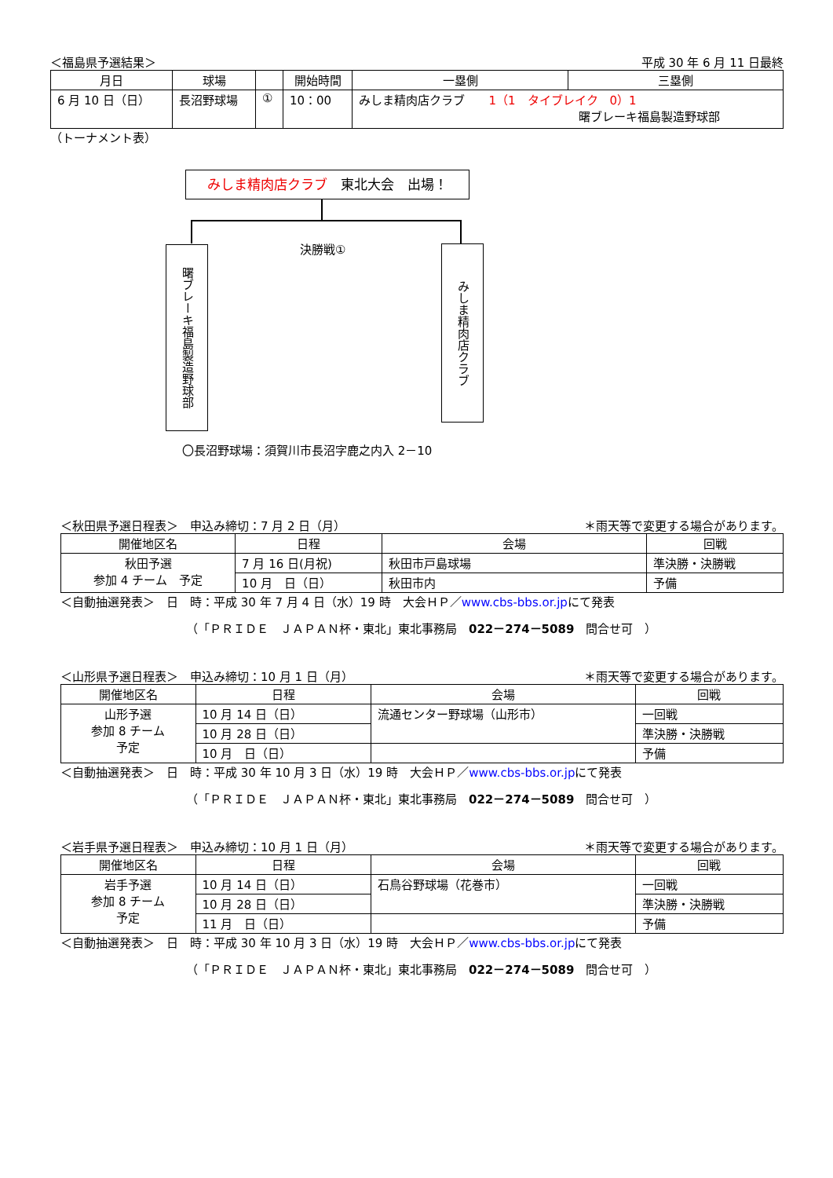＜福島県予選結果＞ 平成 30 年 6 月 11 日最終
| 月日 | 球場 | | 開始時間 | 一塁側 | 三塁側 |
| --- | --- | --- | --- | --- | --- |
| 6 月 10 日（日） | 長沼野球場 | ① | 10：00 | みしま精肉店クラブ 1（1 タイブレイク 0）1 曙ブレーキ福島製造野球部 | |
（トーナメント表）
みしま精肉店クラブ　東北大会　出場！
決勝戦①
曙ブレーキ福島製造野球部
みしま精肉店クラブ
〇長沼野球場：須賀川市長沼字鹿之内入 2－10
＜秋田県予選日程表＞　申込み締切：7 月 2 日（月） ＊雨天等で変更する場合があります。
| 開催地区名 | 日程 | 会場 | 回戦 |
| --- | --- | --- | --- |
| 秋田予選 参加 4 チーム 予定 | 7 月 16 日(月祝) | 秋田市戸島球場 | 準決勝・決勝戦 |
| | 10 月 日（日） | 秋田市内 | 予備 |
＜自動抽選発表＞　日　時：平成 30 年 7 月 4 日（水）19 時　大会ＨＰ／www.cbs-bbs.or.jpにて発表
（「ＰＲＩＤＥ　ＪＡＰＡＮ杯・東北」東北事務局　022－274－5089　問合せ可　）
＜山形県予選日程表＞　申込み締切：10 月 1 日（月） ＊雨天等で変更する場合があります。
| 開催地区名 | 日程 | 会場 | 回戦 |
| --- | --- | --- | --- |
| 山形予選 参加 8 チーム 予定 | 10 月 14 日（日） | 流通センター野球場（山形市） | 一回戦 |
| | 10 月 28 日（日） | | 準決勝・決勝戦 |
| | 10 月 日（日） | | 予備 |
＜自動抽選発表＞　日　時：平成 30 年 10 月 3 日（水）19 時　大会ＨＰ／www.cbs-bbs.or.jpにて発表
（「ＰＲＩＤＥ　ＪＡＰＡＮ杯・東北」東北事務局　022－274－5089　問合せ可　）
＜岩手県予選日程表＞　申込み締切：10 月 1 日（月） ＊雨天等で変更する場合があります。
| 開催地区名 | 日程 | 会場 | 回戦 |
| --- | --- | --- | --- |
| 岩手予選 参加 8 チーム 予定 | 10 月 14 日（日） | 石鳥谷野球場（花巻市） | 一回戦 |
| | 10 月 28 日（日） | | 準決勝・決勝戦 |
| | 11 月 日（日） | | 予備 |
＜自動抽選発表＞　日　時：平成 30 年 10 月 3 日（水）19 時　大会ＨＰ／www.cbs-bbs.or.jpにて発表
（「ＰＲＩＤＥ　ＪＡＰＡＮ杯・東北」東北事務局　022－274－5089　問合せ可　）